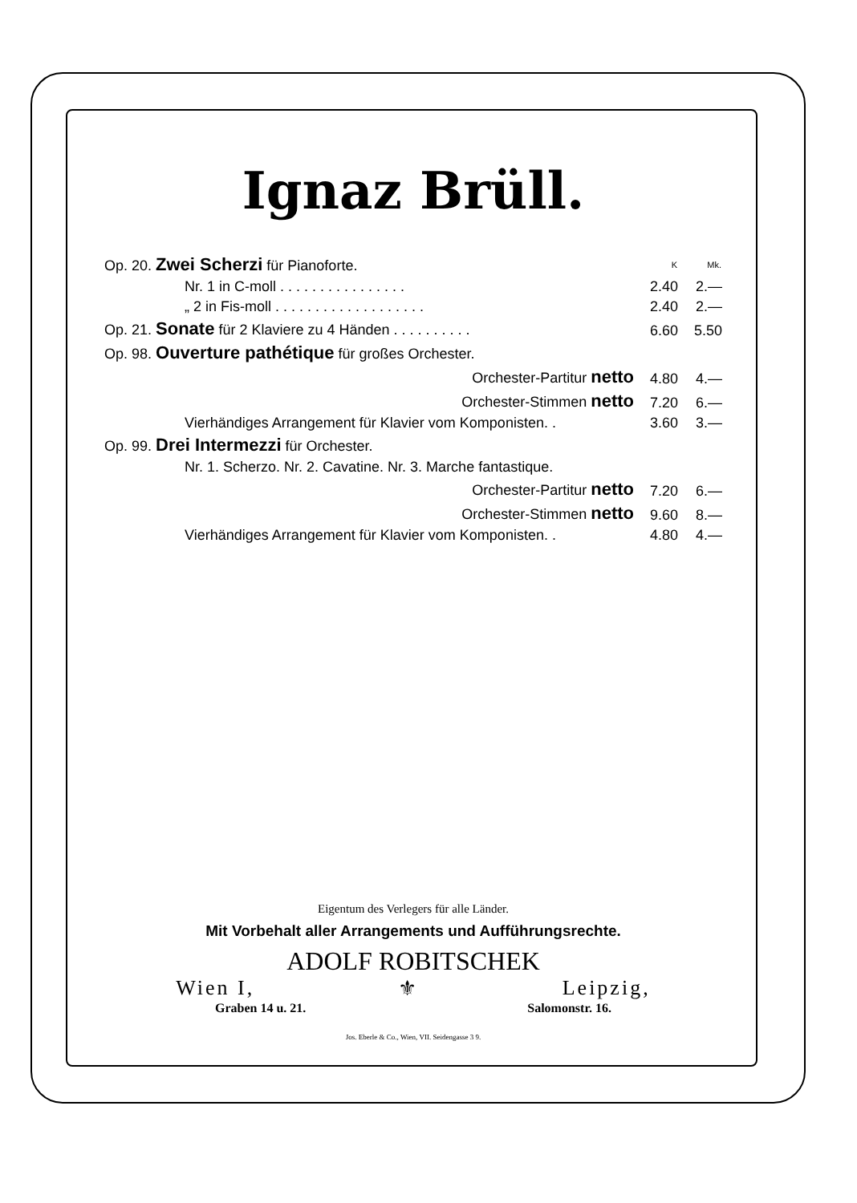Ignaz Brüll.
| Op. 20. Zwei Scherzi für Pianoforte. | | K | Mk. |
| | Nr. 1 in C-moll . . . . . . . . . . . . . . . . | 2.40 | 2.— |
| | „ 2 in Fis-moll . . . . . . . . . . . . . . . . . . . | 2.40 | 2.— |
| Op. 21. Sonate für 2 Klaviere zu 4 Händen . . . . . . . . . . | | 6.60 | 5.50 |
| Op. 98. Ouverture pathétique für großes Orchester. | | | |
| Orchester-Partitur netto | | 4.80 | 4.— |
| Orchester-Stimmen netto | | 7.20 | 6.— |
| | Vierhändiges Arrangement für Klavier vom Komponisten. . | 3.60 | 3.— |
| Op. 99. Drei Intermezzi für Orchester. | | | |
| | Nr. 1. Scherzo. Nr. 2. Cavatine. Nr. 3. Marche fantastique. | | |
| Orchester-Partitur netto | | 7.20 | 6.— |
| Orchester-Stimmen netto | | 9.60 | 8.— |
| | Vierhändiges Arrangement für Klavier vom Komponisten. . | 4.80 | 4.— |
Eigentum des Verlegers für alle Länder.
Mit Vorbehalt aller Arrangements und Aufführungsrechte.
ADOLF ROBITSCHEK
Wien I, ⚜ Leipzig,
Graben 14 u. 21. Salomonstr. 16.
Jos. Eberle & Co., Wien, VII. Seidengasse 3 9.